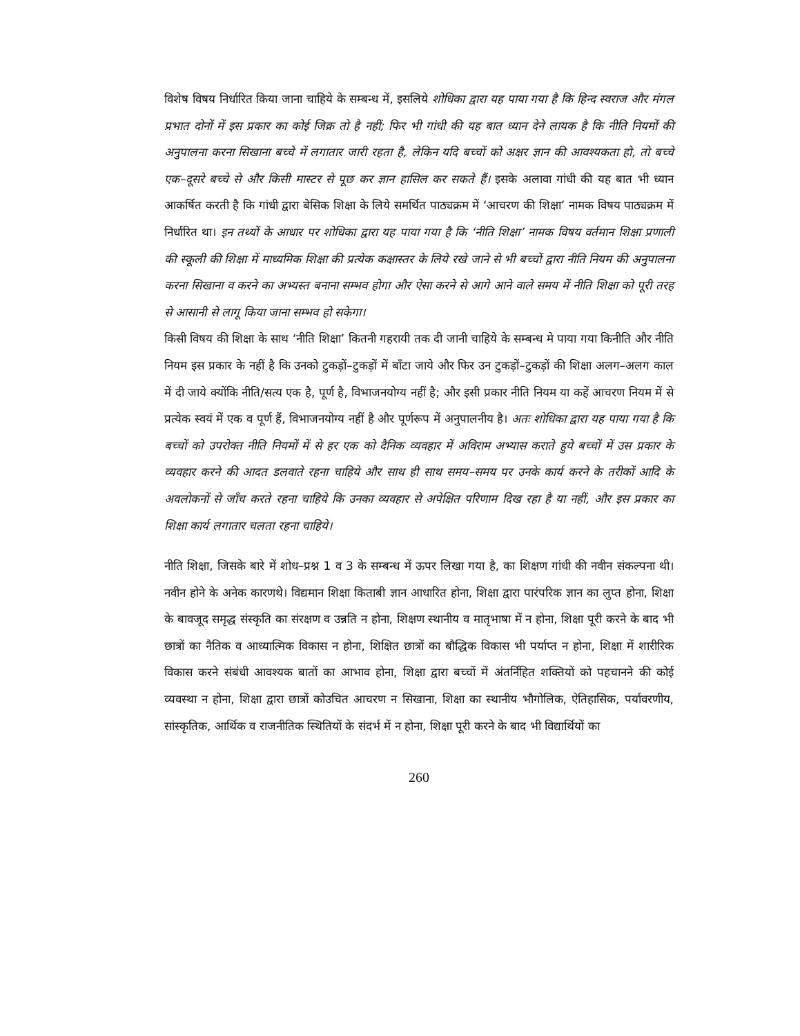विशेष विषय निर्धारित किया जाना चाहिये के सम्बन्ध में, इसलिये शोधिका द्वारा यह पाया गया है कि हिन्द स्वराज और मंगल प्रभात दोनों में इस प्रकार का कोई जिक्र तो है नहीं; फिर भी गांधी की यह बात ध्यान देने लायक है कि नीति नियमों की अनुपालना करना सिखाना बच्चे में लगातार जारी रहता है, लेकिन यदि बच्चों को अक्षर ज्ञान की आवश्यकता हो, तो बच्चे एक–दूसरे बच्चे से और किसी मास्टर से पूछ कर ज्ञान हासिल कर सकते हैं। इसके अलावा गांधी की यह बात भी ध्यान आकर्षित करती है कि गांधी द्वारा बेसिक शिक्षा के लिये समर्थित पाठ्यक्रम में ‘आचरण की शिक्षा’ नामक विषय पाठ्यक्रम में निर्धारित था। इन तथ्यों के आधार पर शोधिका द्वारा यह पाया गया है कि ‘नीति शिक्षा’ नामक विषय वर्तमान शिक्षा प्रणाली की स्कूली की शिक्षा में माध्यमिक शिक्षा की प्रत्येक कक्षास्तर के लिये रखे जाने से भी बच्चों द्वारा नीति नियम की अनुपालना करना सिखाना व करने का अभ्यस्त बनाना सम्भव होगा और ऐसा करने से आगे आने वाले समय में नीति शिक्षा को पूरी तरह से आसानी से लागू किया जाना सम्भव हो सकेगा।
किसी विषय की शिक्षा के साथ ‘नीति शिक्षा’ कितनी गहरायी तक दी जानी चाहिये के सम्बन्ध मे पाया गया किनीति और नीति नियम इस प्रकार के नहीं है कि उनको टुकड़ों–टुकड़ों में बाँटा जाये और फिर उन टुकड़ों–टुकड़ों की शिक्षा अलग–अलग काल में दी जाये क्योंकि नीति/सत्य एक है, पूर्ण है, विभाजनयोग्य नहीं है; और इसी प्रकार नीति नियम या कहें आचरण नियम में से प्रत्येक स्वयं में एक व पूर्ण हैं, विभाजनयोग्य नहीं है और पूर्णरूप में अनुपालनीय है। अतः शोधिका द्वारा यह पाया गया है कि बच्चों को उपरोक्त नीति नियमों में से हर एक को दैनिक व्यवहार में अविराम अभ्यास कराते हुये बच्चों में उस प्रकार के व्यवहार करने की आदत डलवाते रहना चाहिये और साथ ही साथ समय–समय पर उनके कार्य करने के तरीकों आदि के अवलोकनों से जाँच करते रहना चाहिये कि उनका व्यवहार से अपेक्षित परिणाम दिख रहा है या नहीं, और इस प्रकार का शिक्षा कार्य लगातार चलता रहना चाहिये।
नीति शिक्षा, जिसके बारे में शोध–प्रश्न 1 व 3 के सम्बन्ध में ऊपर लिखा गया है, का शिक्षण गांधी की नवीन संकल्पना थी। नवीन होने के अनेक कारणथे। विद्यमान शिक्षा किताबी ज्ञान आधारित होना, शिक्षा द्वारा पारंपरिक ज्ञान का लुप्त होना, शिक्षा के बावजूद समृद्ध संस्कृति का संरक्षण व उन्नति न होना, शिक्षण स्थानीय व मातृभाषा में न होना, शिक्षा पूरी करने के बाद भी छात्रों का नैतिक व आध्यात्मिक विकास न होना, शिक्षित छात्रों का बौद्धिक विकास भी पर्याप्त न होना, शिक्षा में शारीरिक विकास करने संबंधी आवश्यक बातों का आभाव होना, शिक्षा द्वारा बच्चों में अंतर्निहित शक्तियों को पहचानने की कोई व्यवस्था न होना, शिक्षा द्वारा छात्रों कोउचित आचरण न सिखाना, शिक्षा का स्थानीय भौगोलिक, ऐतिहासिक, पर्यावरणीय, सांस्कृतिक, आर्थिक व राजनीतिक स्थितियों के संदर्भ में न होना, शिक्षा पूरी करने के बाद भी विद्यार्थियों का
260